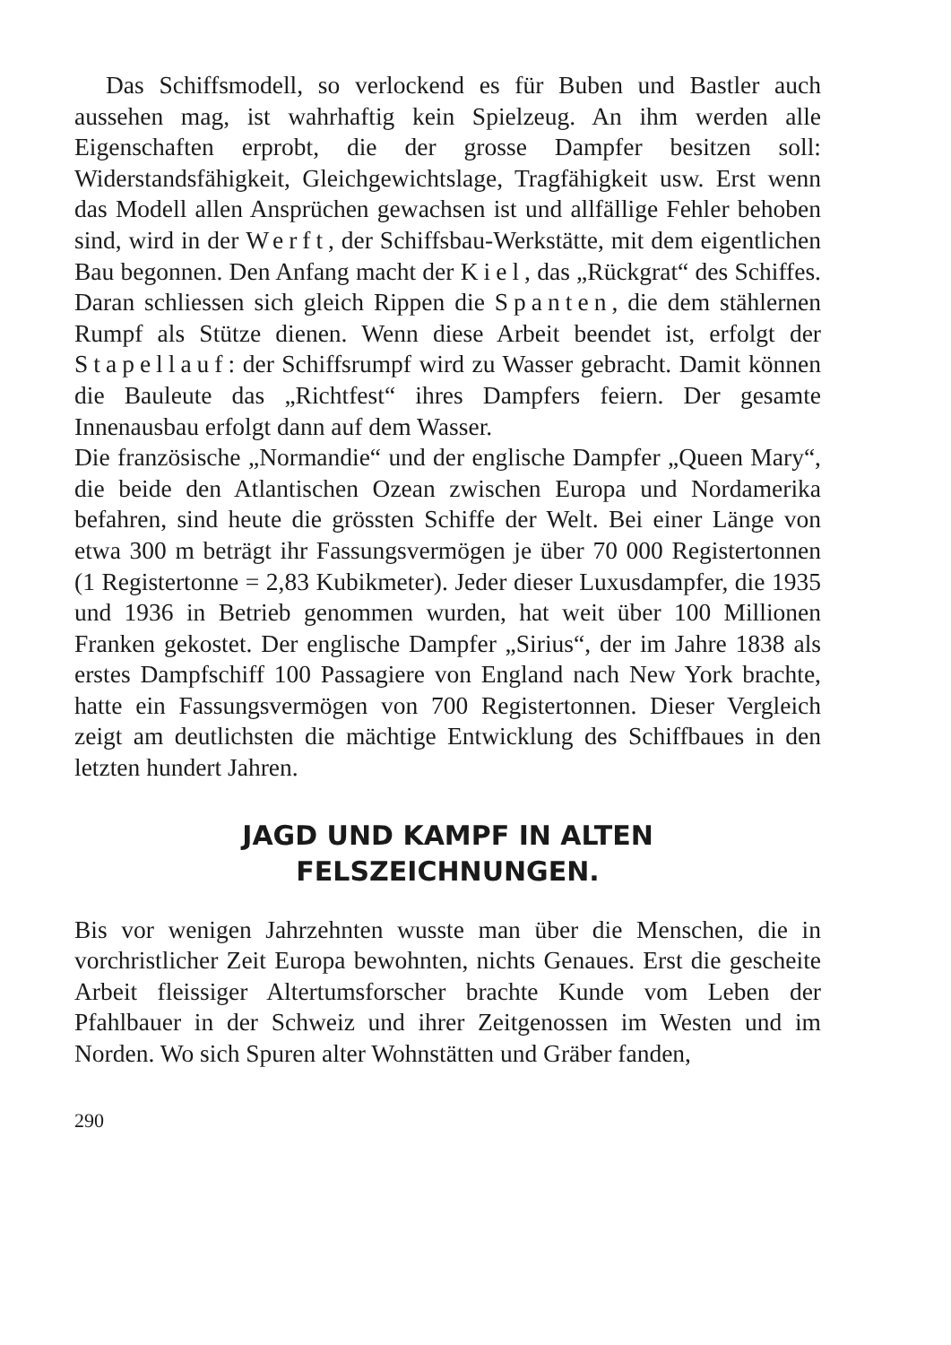Das Schiffsmodell, so verlockend es für Buben und Bastler auch aussehen mag, ist wahrhaftig kein Spielzeug. An ihm werden alle Eigenschaften erprobt, die der grosse Dampfer besitzen soll: Widerstandsfähigkeit, Gleichgewichtslage, Tragfähigkeit usw. Erst wenn das Modell allen Ansprüchen gewachsen ist und allfällige Fehler behoben sind, wird in der Werft, der Schiffsbau-Werkstätte, mit dem eigentlichen Bau begonnen. Den Anfang macht der Kiel, das „Rückgrat“ des Schiffes. Daran schliessen sich gleich Rippen die Spanten, die dem stählernen Rumpf als Stütze dienen. Wenn diese Arbeit beendet ist, erfolgt der Stapellauf: der Schiffsrumpf wird zu Wasser gebracht. Damit können die Bauleute das „Richtfest“ ihres Dampfers feiern. Der gesamte Innenausbau erfolgt dann auf dem Wasser.
Die französische „Normandie“ und der englische Dampfer „Queen Mary“, die beide den Atlantischen Ozean zwischen Europa und Nordamerika befahren, sind heute die grössten Schiffe der Welt. Bei einer Länge von etwa 300 m beträgt ihr Fassungsvermögen je über 70 000 Registertonnen (1 Registertonne = 2,83 Kubikmeter). Jeder dieser Luxusdampfer, die 1935 und 1936 in Betrieb genommen wurden, hat weit über 100 Millionen Franken gekostet. Der englische Dampfer „Sirius“, der im Jahre 1838 als erstes Dampfschiff 100 Passagiere von England nach New York brachte, hatte ein Fassungsvermögen von 700 Registertonnen. Dieser Vergleich zeigt am deutlichsten die mächtige Entwicklung des Schiffbaues in den letzten hundert Jahren.
JAGD UND KAMPF IN ALTEN
FELSZEICHNUNGEN.
Bis vor wenigen Jahrzehnten wusste man über die Menschen, die in vorchristlicher Zeit Europa bewohnten, nichts Genaues. Erst die gescheite Arbeit fleissiger Altertumsforscher brachte Kunde vom Leben der Pfahlbauer in der Schweiz und ihrer Zeitgenossen im Westen und im Norden. Wo sich Spuren alter Wohnstätten und Gräber fanden,
290